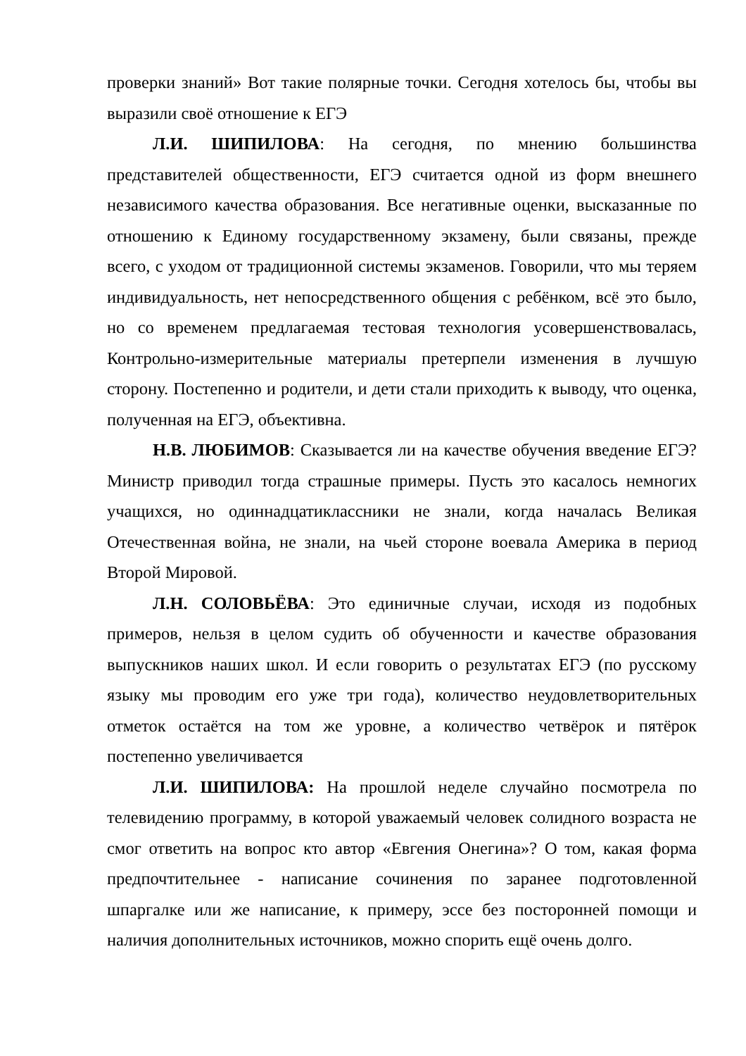проверки знаний» Вот такие полярные точки. Сегодня хотелось бы, чтобы вы выразили своё отношение к ЕГЭ
Л.И. ШИПИЛОВА: На сегодня, по мнению большинства представителей общественности, ЕГЭ считается одной из форм внешнего независимого качества образования. Все негативные оценки, высказанные по отношению к Единому государственному экзамену, были связаны, прежде всего, с уходом от традиционной системы экзаменов. Говорили, что мы теряем индивидуальность, нет непосредственного общения с ребёнком, всё это было, но со временем предлагаемая тестовая технология усовершенствовалась, Контрольно-измерительные материалы претерпели изменения в лучшую сторону. Постепенно и родители, и дети стали приходить к выводу, что оценка, полученная на ЕГЭ, объективна.
Н.В. ЛЮБИМОВ: Сказывается ли на качестве обучения введение ЕГЭ? Министр приводил тогда страшные примеры. Пусть это касалось немногих учащихся, но одиннадцатиклассники не знали, когда началась Великая Отечественная война, не знали, на чьей стороне воевала Америка в период Второй Мировой.
Л.Н. СОЛОВЬЁВА: Это единичные случаи, исходя из подобных примеров, нельзя в целом судить об обученности и качестве образования выпускников наших школ. И если говорить о результатах ЕГЭ (по русскому языку мы проводим его уже три года), количество неудовлетворительных отметок остаётся на том же уровне, а количество четвёрок и пятёрок постепенно увеличивается
Л.И. ШИПИЛОВА: На прошлой неделе случайно посмотрела по телевидению программу, в которой уважаемый человек солидного возраста не смог ответить на вопрос кто автор «Евгения Онегина»? О том, какая форма предпочтительнее - написание сочинения по заранее подготовленной шпаргалке или же написание, к примеру, эссе без посторонней помощи и наличия дополнительных источников, можно спорить ещё очень долго.